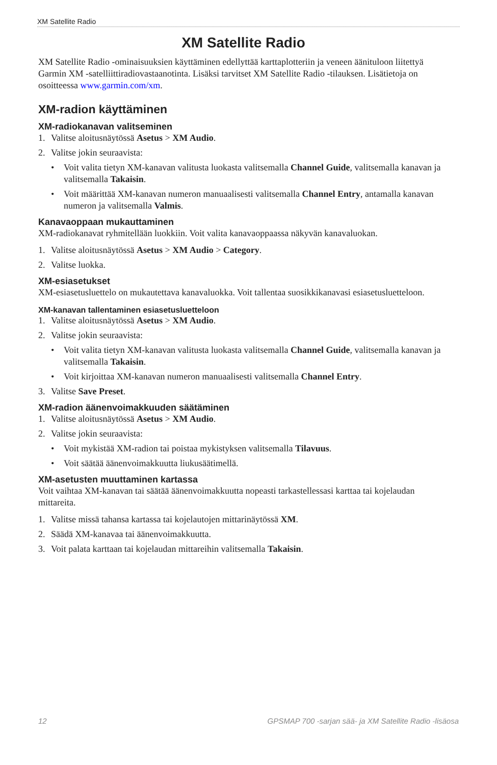XM Satellite Radio
XM Satellite Radio
XM Satellite Radio -ominaisuuksien käyttäminen edellyttää karttaplotteriin ja veneen äänituloon liitettyä Garmin XM -satelliittiradiovastaanotinta. Lisäksi tarvitset XM Satellite Radio -tilauksen. Lisätietoja on osoitteessa www.garmin.com/xm.
XM-radion käyttäminen
XM-radiokanavan valitseminen
1. Valitse aloitusnäytössä Asetus > XM Audio.
2. Valitse jokin seuraavista:
• Voit valita tietyn XM-kanavan valitusta luokasta valitsemalla Channel Guide, valitsemalla kanavan ja valitsemalla Takaisin.
• Voit määrittää XM-kanavan numeron manuaalisesti valitsemalla Channel Entry, antamalla kanavan numeron ja valitsemalla Valmis.
Kanavaoppaan mukauttaminen
XM-radiokanavat ryhmitellään luokkiin. Voit valita kanavaoppaassa näkyvän kanavaluokan.
1. Valitse aloitusnäytössä Asetus > XM Audio > Category.
2. Valitse luokka.
XM-esiasetukset
XM-esiasetusluettelo on mukautettava kanavaluokka. Voit tallentaa suosikkikanavasi esiasetusluetteloon.
XM-kanavan tallentaminen esiasetusluetteloon
1. Valitse aloitusnäytössä Asetus > XM Audio.
2. Valitse jokin seuraavista:
• Voit valita tietyn XM-kanavan valitusta luokasta valitsemalla Channel Guide, valitsemalla kanavan ja valitsemalla Takaisin.
• Voit kirjoittaa XM-kanavan numeron manuaalisesti valitsemalla Channel Entry.
3. Valitse Save Preset.
XM-radion äänenvoimakkuuden säätäminen
1. Valitse aloitusnäytössä Asetus > XM Audio.
2. Valitse jokin seuraavista:
• Voit mykistää XM-radion tai poistaa mykistyksen valitsemalla Tilavuus.
• Voit säätää äänenvoimakkuutta liukusäätimellä.
XM-asetusten muuttaminen kartassa
Voit vaihtaa XM-kanavan tai säätää äänenvoimakkuutta nopeasti tarkastellessasi karttaa tai kojelaudan mittareita.
1. Valitse missä tahansa kartassa tai kojelautojen mittarinäytössä XM.
2. Säädä XM-kanavaa tai äänenvoimakkuutta.
3. Voit palata karttaan tai kojelaudan mittareihin valitsemalla Takaisin.
12 GPSMAP 700 -sarjan sää- ja XM Satellite Radio -lisäosa